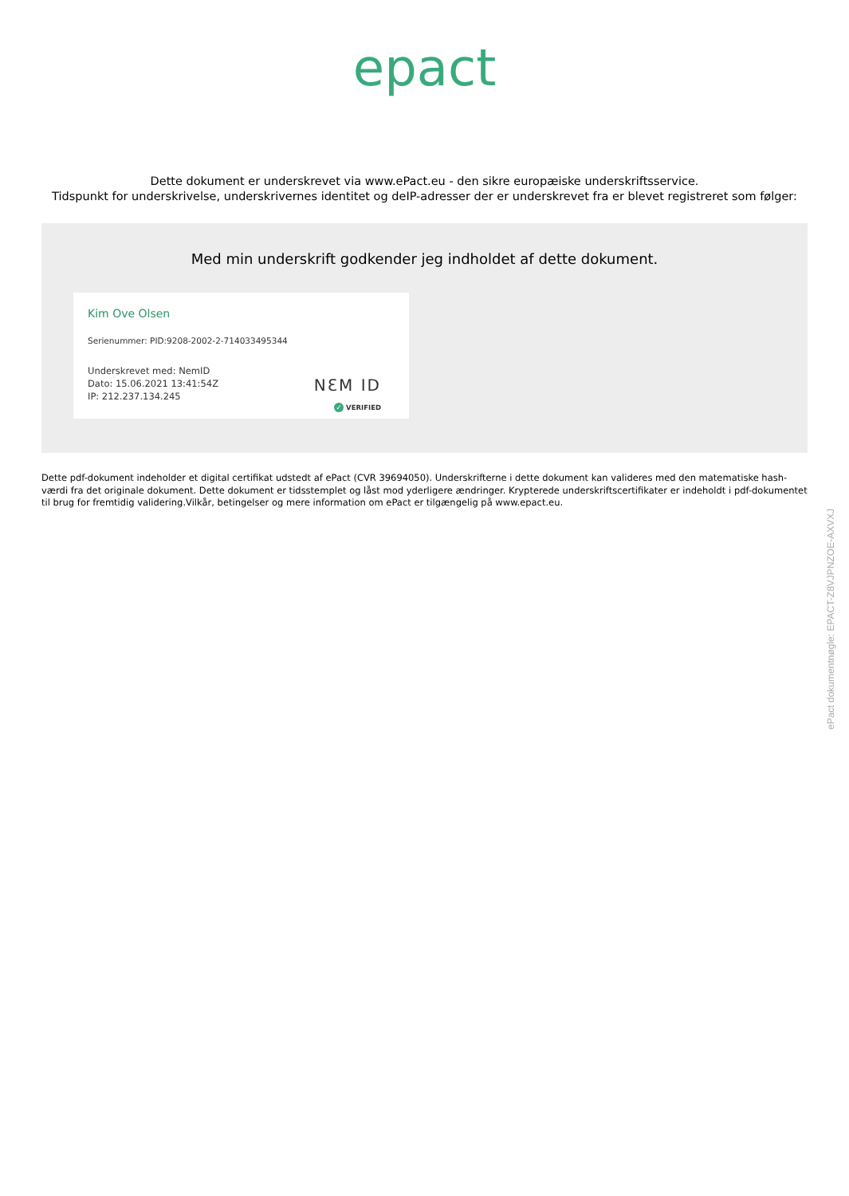epact
Dette dokument er underskrevet via www.ePact.eu - den sikre europæiske underskriftsservice.
Tidspunkt for underskrivelse, underskrivernes identitet og deIP-adresser der er underskrevet fra er blevet registreret som følger:
Med min underskrift godkender jeg indholdet af dette dokument.
Kim Ove Olsen
Serienummer: PID:9208-2002-2-714033495344
Underskrevet med: NemID
Dato: 15.06.2021 13:41:54Z
IP: 212.237.134.245
NƐM ID
✓ VERIFIED
Dette pdf-dokument indeholder et digital certifikat udstedt af ePact (CVR 39694050). Underskrifterne i dette dokument kan valideres med den matematiske hash-værdi fra det originale dokument. Dette dokument er tidsstemplet og låst mod yderligere ændringer. Krypterede underskriftscertifikater er indeholdt i pdf-dokumentet til brug for fremtidig validering.Vilkår, betingelser og mere information om ePact er tilgængelig på www.epact.eu.
ePact dokumentnøgle: EPACT-Z8VJPNZOE-AXVXJ